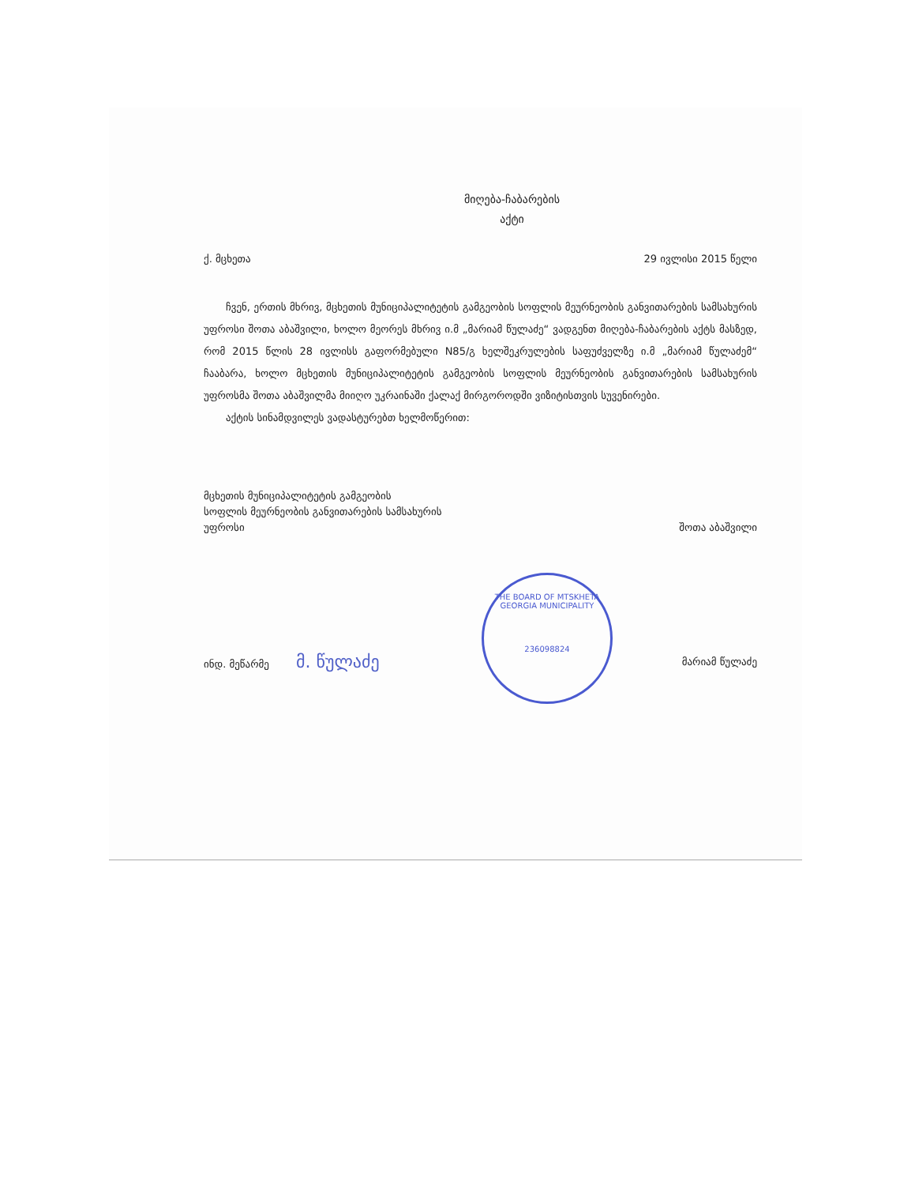THE BOARD OF MTSKHETA
GEORGIA MUNICIPALITY
236098824
მიღება-ჩაბარების
აქტი
ქ. მცხეთა 29 ივლისი 2015 წელი
ჩვენ, ერთის მხრივ, მცხეთის მუნიციპალიტეტის გამგეობის სოფლის მეურნეობის განვითარების სამსახურის უფროსი შოთა აბაშვილი, ხოლო მეორეს მხრივ ი.მ „მარიამ წულაძე“ ვადგენთ მიღება-ჩაბარების აქტს მასზედ, რომ 2015 წლის 28 ივლისს გაფორმებული N85/გ ხელშეკრულების საფუძველზე ი.მ „მარიამ წულაძემ“ ჩააბარა, ხოლო მცხეთის მუნიციპალიტეტის გამგეობის სოფლის მეურნეობის განვითარების სამსახურის უფროსმა შოთა აბაშვილმა მიიღო უკრაინაში ქალაქ მირგოროდში ვიზიტისთვის სუვენირები.
აქტის სინამდვილეს ვადასტურებთ ხელმოწერით:
მცხეთის მუნიციპალიტეტის გამგეობის
სოფლის მეურნეობის განვითარების სამსახურის
უფროსი შოთა აბაშვილი
ინდ. მეწარმე მ. წულაძე მარიამ წულაძე